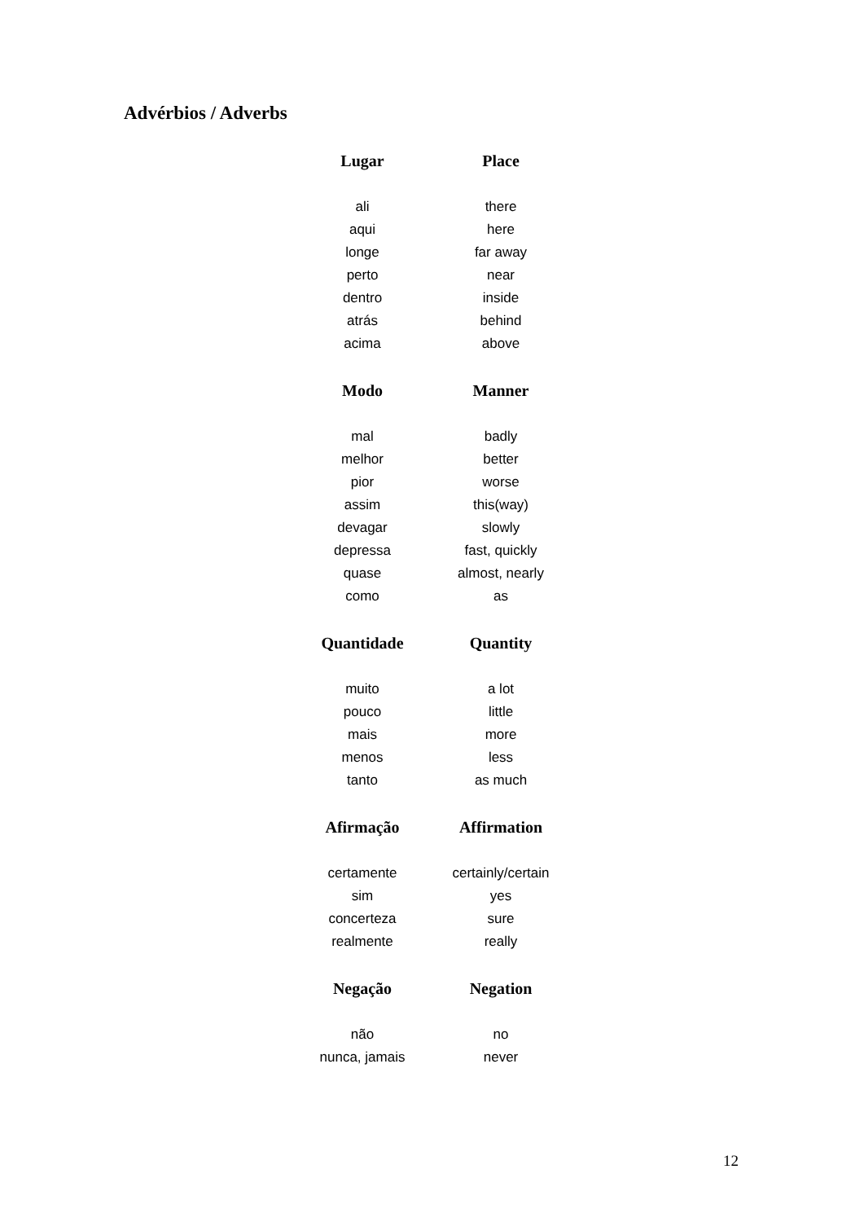Advérbios / Adverbs
| Lugar | Place |
| --- | --- |
| ali | there |
| aqui | here |
| longe | far away |
| perto | near |
| dentro | inside |
| atrás | behind |
| acima | above |
| Modo | Manner |
| mal | badly |
| melhor | better |
| pior | worse |
| assim | this(way) |
| devagar | slowly |
| depressa | fast, quickly |
| quase | almost, nearly |
| como | as |
| Quantidade | Quantity |
| muito | a lot |
| pouco | little |
| mais | more |
| menos | less |
| tanto | as much |
| Afirmação | Affirmation |
| certamente | certainly/certain |
| sim | yes |
| concerteza | sure |
| realmente | really |
| Negação | Negation |
| não | no |
| nunca, jamais | never |
12